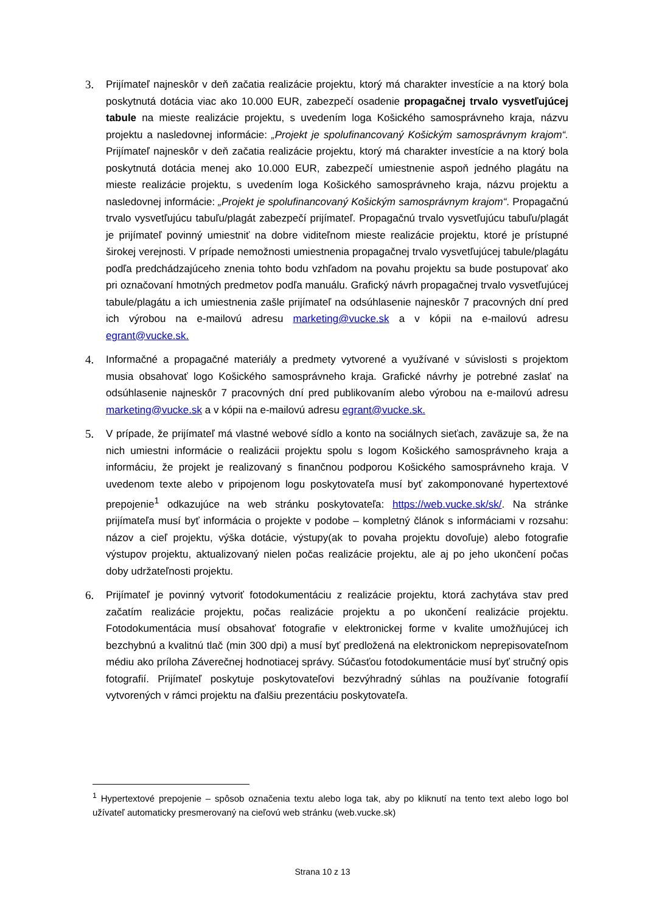3. Prijímateľ najneskôr v deň začatia realizácie projektu, ktorý má charakter investície a na ktorý bola poskytnutá dotácia viac ako 10.000 EUR, zabezpečí osadenie propagačnej trvalo vysvetľujúcej tabule na mieste realizácie projektu, s uvedením loga Košického samosprávneho kraja, názvu projektu a nasledovnej informácie: „Projekt je spolufinancovaný Košickým samosprávnym krajom“. Prijímateľ najneskôr v deň začatia realizácie projektu, ktorý má charakter investície a na ktorý bola poskytnutá dotácia menej ako 10.000 EUR, zabezpečí umiestnenie aspoň jedného plagátu na mieste realizácie projektu, s uvedením loga Košického samosprávneho kraja, názvu projektu a nasledovnej informácie: „Projekt je spolufinancovaný Košickým samosprávnym krajom“. Propagačnú trvalo vysvetľujúcu tabuľu/plagát zabezpečí prijímateľ. Propagačnú trvalo vysvetľujúcu tabuľu/plagát je prijímateľ povinný umiestniť na dobre viditeľnom mieste realizácie projektu, ktoré je prístupné širokej verejnosti. V prípade nemožnosti umiestnenia propagačnej trvalo vysvetľujúcej tabule/plagátu podľa predchádzajúceho znenia tohto bodu vzhľadom na povahu projektu sa bude postupovať ako pri označovaní hmotných predmetov podľa manuálu. Grafický návrh propagačnej trvalo vysvetľujúcej tabule/plagátu a ich umiestnenia zašle prijímateľ na odsúhlasenie najneskôr 7 pracovných dní pred ich výrobou na e-mailovú adresu marketing@vucke.sk a v kópii na e-mailovú adresu egrant@vucke.sk.
4. Informačné a propagačné materiály a predmety vytvorené a využívané v súvislosti s projektom musia obsahovať logo Košického samosprávneho kraja. Grafické návrhy je potrebné zaslať na odsúhlasenie najneskôr 7 pracovných dní pred publikovaním alebo výrobou na e-mailovú adresu marketing@vucke.sk a v kópii na e-mailovú adresu egrant@vucke.sk.
5. V prípade, že prijímateľ má vlastné webové sídlo a konto na sociálnych sieťach, zaväzuje sa, že na nich umiestni informácie o realizácii projektu spolu s logom Košického samosprávneho kraja a informáciu, že projekt je realizovaný s finančnou podporou Košického samosprávneho kraja. V uvedenom texte alebo v pripojenom logu poskytovateľa musí byť zakomponované hypertextové prepojenie<sup>1</sup> odkazujúce na web stránku poskytovateľa: https://web.vucke.sk/sk/. Na stránke prijímateľa musí byť informácia o projekte v podobe – kompletný článok s informáciami v rozsahu: názov a cieľ projektu, výška dotácie, výstupy(ak to povaha projektu dovoľuje) alebo fotografie výstupov projektu, aktualizovaný nielen počas realizácie projektu, ale aj po jeho ukončení počas doby udržateľnosti projektu.
6. Prijímateľ je povinný vytvoriť fotodokumentáciu z realizácie projektu, ktorá zachytáva stav pred začatím realizácie projektu, počas realizácie projektu a po ukončení realizácie projektu. Fotodokumentácia musí obsahovať fotografie v elektronickej forme v kvalite umožňujúcej ich bezchybnú a kvalitnú tlač (min 300 dpi) a musí byť predložená na elektronickom neprepisovateľnom médiu ako príloha Záverečnej hodnotiacej správy. Súčasťou fotodokumentácie musí byť stručný opis fotografií. Prijímateľ poskytuje poskytovateľovi bezvýhradný súhlas na používanie fotografií vytvorených v rámci projektu na ďalšiu prezentáciu poskytovateľa.
<sup>1</sup> Hypertextové prepojenie – spôsob označenia textu alebo loga tak, aby po kliknutí na tento text alebo logo bol užívateľ automaticky presmerovaný na cieľovú web stránku (web.vucke.sk)
Strana 10 z 13